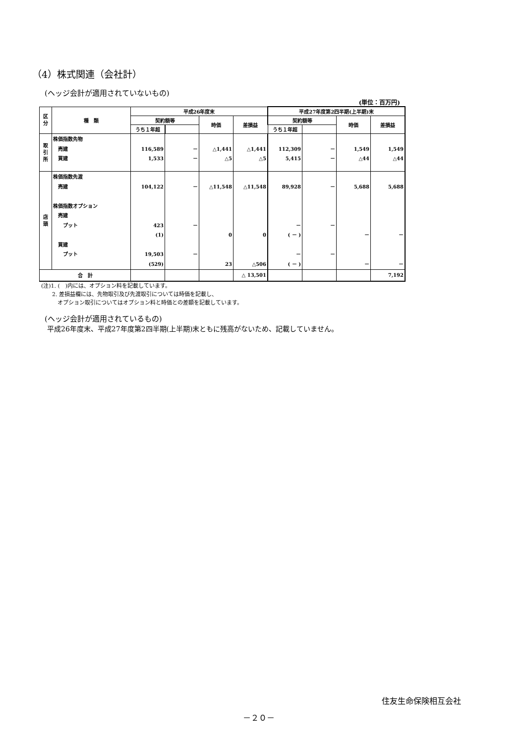（4）株式関連（会社計）
(ヘッジ会計が適用されていないもの)
(単位：百万円)
| 区 分 | 種 類 | 平成26年度末 | | | | 平成27年度第2四半期(上半期)末 | | | |
| --- | --- | --- | --- | --- | --- | --- | --- | --- | --- |
| | | 契約額等 | | 時価 | 差損益 | 契約額等 | | 時価 | 差損益 |
| | | うち１年超 | | | | うち１年超 | | | |
| 取 引 所 | 株価指数先物 売建 買建 | 116,589 1,533 | － － | △1,441 △5 | △1,441 △5 | 112,309 5,415 | － － | 1,549 △44 | 1,549 △44 |
| 店 頭 | 株価指数先渡 売建 株価指数オプション 売建 プット 買建 プット | 104,122 423 (1) 19,503 (529) | － － － | △11,548 0 23 | △11,548 0 △506 | 89,928 － ( － ) － ( － ) | － － － | 5,688 － － | 5,688 － － |
| 合 計 | | | | | △ 13,501 | | | | 7,192 |
(注)1. (　)内には、オプション料を記載しています。
　　2. 差損益欄には、先物取引及び先渡取引については時価を記載し、
　　　オプション取引についてはオプション料と時価との差額を記載しています。
(ヘッジ会計が適用されているもの)
平成26年度末、平成27年度第2四半期(上半期)末ともに残高がないため、記載していません。
住友生命保険相互会社
－２０－